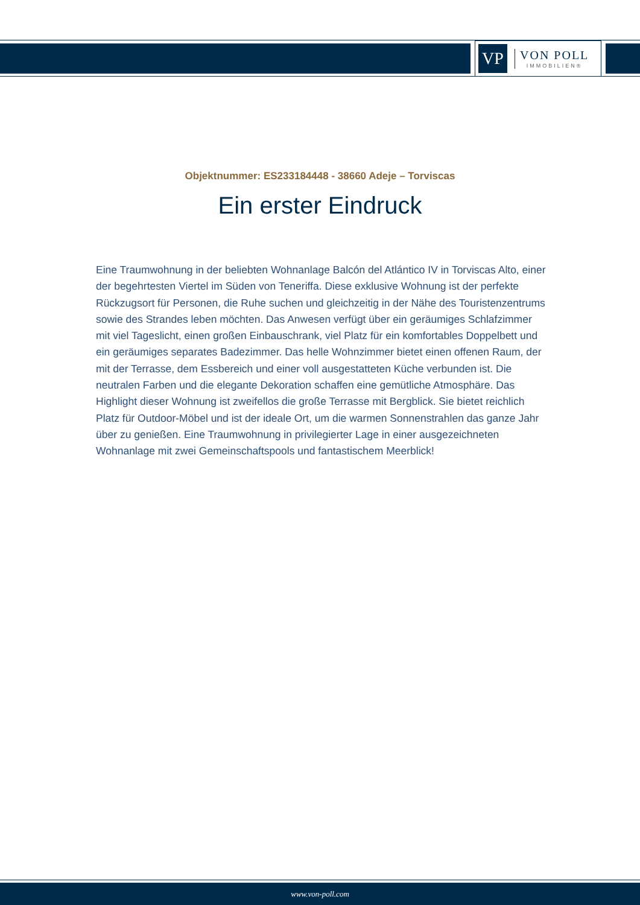VP
VON POLL
IMMOBILIEN®
Objektnummer: ES233184448 - 38660 Adeje – Torviscas
Ein erster Eindruck
Eine Traumwohnung in der beliebten Wohnanlage Balcón del Atlántico IV in Torviscas Alto, einer der begehrtesten Viertel im Süden von Teneriffa. Diese exklusive Wohnung ist der perfekte Rückzugsort für Personen, die Ruhe suchen und gleichzeitig in der Nähe des Touristenzentrums sowie des Strandes leben möchten. Das Anwesen verfügt über ein geräumiges Schlafzimmer mit viel Tageslicht, einen großen Einbauschrank, viel Platz für ein komfortables Doppelbett und ein geräumiges separates Badezimmer. Das helle Wohnzimmer bietet einen offenen Raum, der mit der Terrasse, dem Essbereich und einer voll ausgestatteten Küche verbunden ist. Die neutralen Farben und die elegante Dekoration schaffen eine gemütliche Atmosphäre. Das Highlight dieser Wohnung ist zweifellos die große Terrasse mit Bergblick. Sie bietet reichlich Platz für Outdoor-Möbel und ist der ideale Ort, um die warmen Sonnenstrahlen das ganze Jahr über zu genießen. Eine Traumwohnung in privilegierter Lage in einer ausgezeichneten Wohnanlage mit zwei Gemeinschaftspools und fantastischem Meerblick!
www.von-poll.com